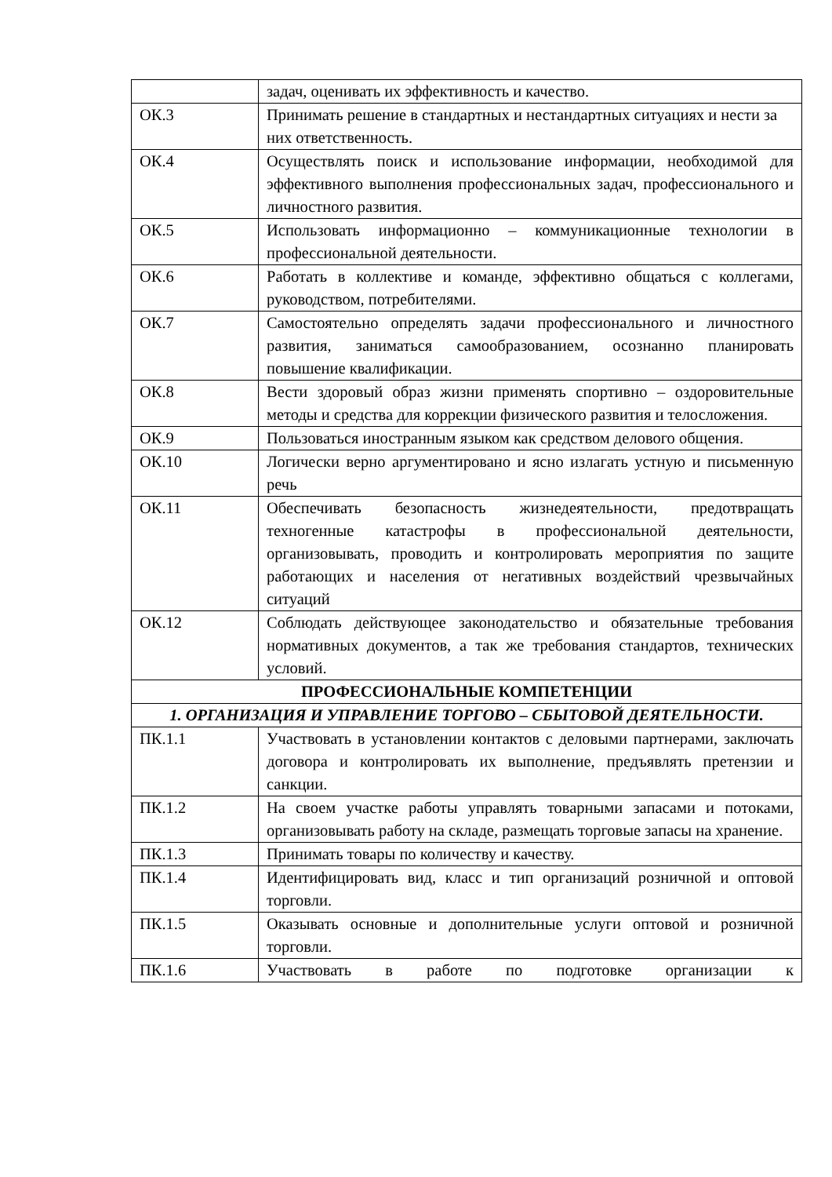| | задач, оценивать их эффективность и качество. |
| ОК.3 | Принимать решение в стандартных и нестандартных ситуациях и нести за них ответственность. |
| ОК.4 | Осуществлять поиск и использование информации, необходимой для эффективного выполнения профессиональных задач, профессионального и личностного развития. |
| ОК.5 | Использовать информационно – коммуникационные технологии в профессиональной деятельности. |
| ОК.6 | Работать в коллективе и команде, эффективно общаться с коллегами, руководством, потребителями. |
| ОК.7 | Самостоятельно определять задачи профессионального и личностного развития, заниматься самообразованием, осознанно планировать повышение квалификации. |
| ОК.8 | Вести здоровый образ жизни применять спортивно – оздоровительные методы и средства для коррекции физического развития и телосложения. |
| ОК.9 | Пользоваться иностранным языком как средством делового общения. |
| ОК.10 | Логически верно аргументировано и ясно излагать устную и письменную речь |
| ОК.11 | Обеспечивать безопасность жизнедеятельности, предотвращать техногенные катастрофы в профессиональной деятельности, организовывать, проводить и контролировать мероприятия по защите работающих и населения от негативных воздействий чрезвычайных ситуаций |
| ОК.12 | Соблюдать действующее законодательство и обязательные требования нормативных документов, а так же требования стандартов, технических условий. |
| ПРОФЕССИОНАЛЬНЫЕ КОМПЕТЕНЦИИ | |
| 1. ОРГАНИЗАЦИЯ И УПРАВЛЕНИЕ ТОРГОВО – СБЫТОВОЙ ДЕЯТЕЛЬНОСТИ. | |
| ПК.1.1 | Участвовать в установлении контактов с деловыми партнерами, заключать договора и контролировать их выполнение, предъявлять претензии и санкции. |
| ПК.1.2 | На своем участке работы управлять товарными запасами и потоками, организовывать работу на складе, размещать торговые запасы на хранение. |
| ПК.1.3 | Принимать товары по количеству и качеству. |
| ПК.1.4 | Идентифицировать вид, класс и тип организаций розничной и оптовой торговли. |
| ПК.1.5 | Оказывать основные и дополнительные услуги оптовой и розничной торговли. |
| ПК.1.6 | Участвовать в работе по подготовке организации к |